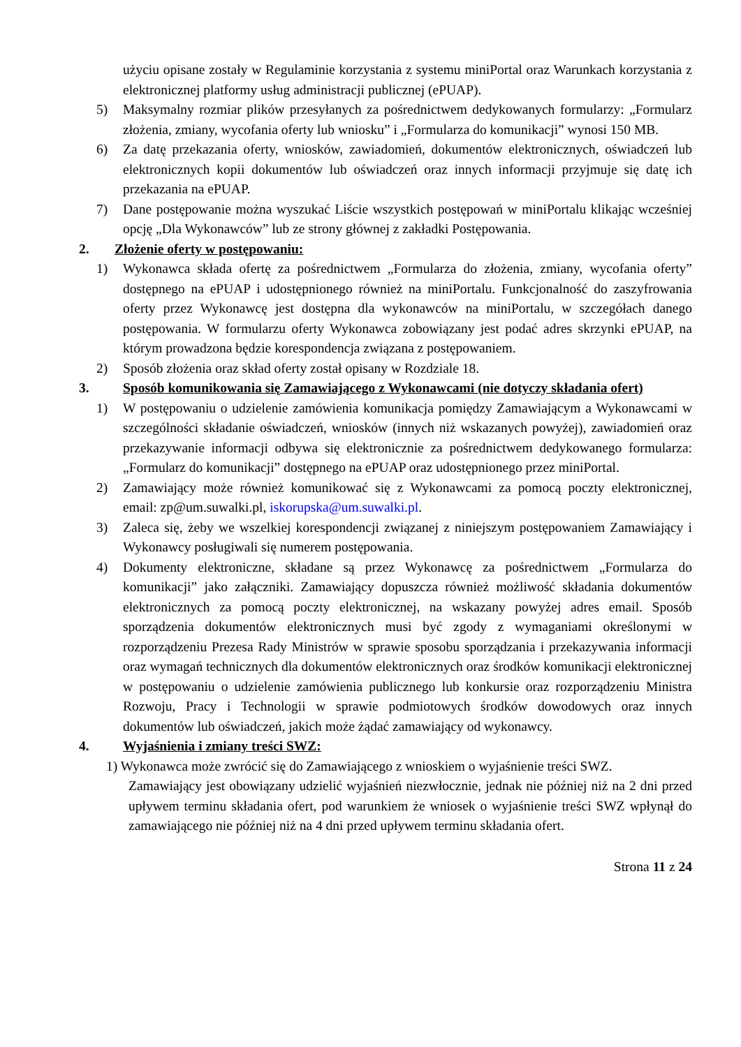użyciu opisane zostały w Regulaminie korzystania z systemu miniPortal oraz Warunkach korzystania z elektronicznej platformy usług administracji publicznej (ePUAP).
5) Maksymalny rozmiar plików przesyłanych za pośrednictwem dedykowanych formularzy: „Formularz złożenia, zmiany, wycofania oferty lub wniosku” i „Formularza do komunikacji” wynosi 150 MB.
6) Za datę przekazania oferty, wniosków, zawiadomień, dokumentów elektronicznych, oświadczeń lub elektronicznych kopii dokumentów lub oświadczeń oraz innych informacji przyjmuje się datę ich przekazania na ePUAP.
7) Dane postępowanie można wyszukać Liście wszystkich postępowań w miniPortalu klikając wcześniej opcję „Dla Wykonawców” lub ze strony głównej z zakładki Postępowania.
2. Złożenie oferty w postępowaniu:
1) Wykonawca składa ofertę za pośrednictwem „Formularza do złożenia, zmiany, wycofania oferty” dostępnego na ePUAP i udostępnionego również na miniPortalu. Funkcjonalność do zaszyfrowania oferty przez Wykonawcę jest dostępna dla wykonawców na miniPortalu, w szczegółach danego postępowania. W formularzu oferty Wykonawca zobowiązany jest podać adres skrzynki ePUAP, na którym prowadzona będzie korespondencja związana z postępowaniem.
2) Sposób złożenia oraz skład oferty został opisany w Rozdziale 18.
3. Sposób komunikowania się Zamawiającego z Wykonawcami (nie dotyczy składania ofert)
1) W postępowaniu o udzielenie zamówienia komunikacja pomiędzy Zamawiającym a Wykonawcami w szczególności składanie oświadczeń, wniosków (innych niż wskazanych powyżej), zawiadomień oraz przekazywanie informacji odbywa się elektronicznie za pośrednictwem dedykowanego formularza: „Formularz do komunikacji” dostępnego na ePUAP oraz udostępnionego przez miniPortal.
2) Zamawiający może również komunikować się z Wykonawcami za pomocą poczty elektronicznej, email: zp@um.suwalki.pl, iskorupska@um.suwalki.pl.
3) Zaleca się, żeby we wszelkiej korespondencji związanej z niniejszym postępowaniem Zamawiający i Wykonawcy posługiwali się numerem postępowania.
4) Dokumenty elektroniczne, składane są przez Wykonawcę za pośrednictwem „Formularza do komunikacji” jako załączniki. Zamawiający dopuszcza również możliwość składania dokumentów elektronicznych za pomocą poczty elektronicznej, na wskazany powyżej adres email. Sposób sporządzenia dokumentów elektronicznych musi być zgody z wymaganiami określonymi w rozporządzeniu Prezesa Rady Ministrów w sprawie sposobu sporządzania i przekazywania informacji oraz wymagań technicznych dla dokumentów elektronicznych oraz środków komunikacji elektronicznej w postępowaniu o udzielenie zamówienia publicznego lub konkursie oraz rozporządzeniu Ministra Rozwoju, Pracy i Technologii w sprawie podmiotowych środków dowodowych oraz innych dokumentów lub oświadczeń, jakich może żądać zamawiający od wykonawcy.
4. Wyjaśnienia i zmiany treści SWZ:
1) Wykonawca może zwrócić się do Zamawiającego z wnioskiem o wyjaśnienie treści SWZ.
Zamawiający jest obowiązany udzielić wyjaśnień niezwłocznie, jednak nie później niż na 2 dni przed upływem terminu składania ofert, pod warunkiem że wniosek o wyjaśnienie treści SWZ wpłynął do zamawiającego nie później niż na 4 dni przed upływem terminu składania ofert.
Strona 11 z 24